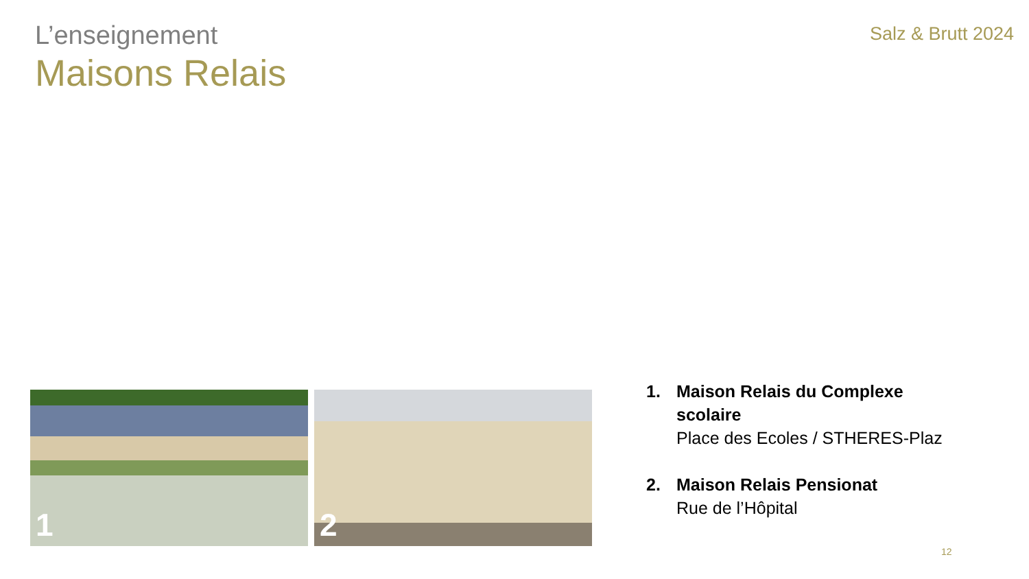L’enseignement
Maisons Relais
Salz & Brutt 2024
1
2
1. Maison Relais du Complexe scolaire
Place des Ecoles / STHERES-Plaz
2. Maison Relais Pensionat
Rue de l’Hôpital
12